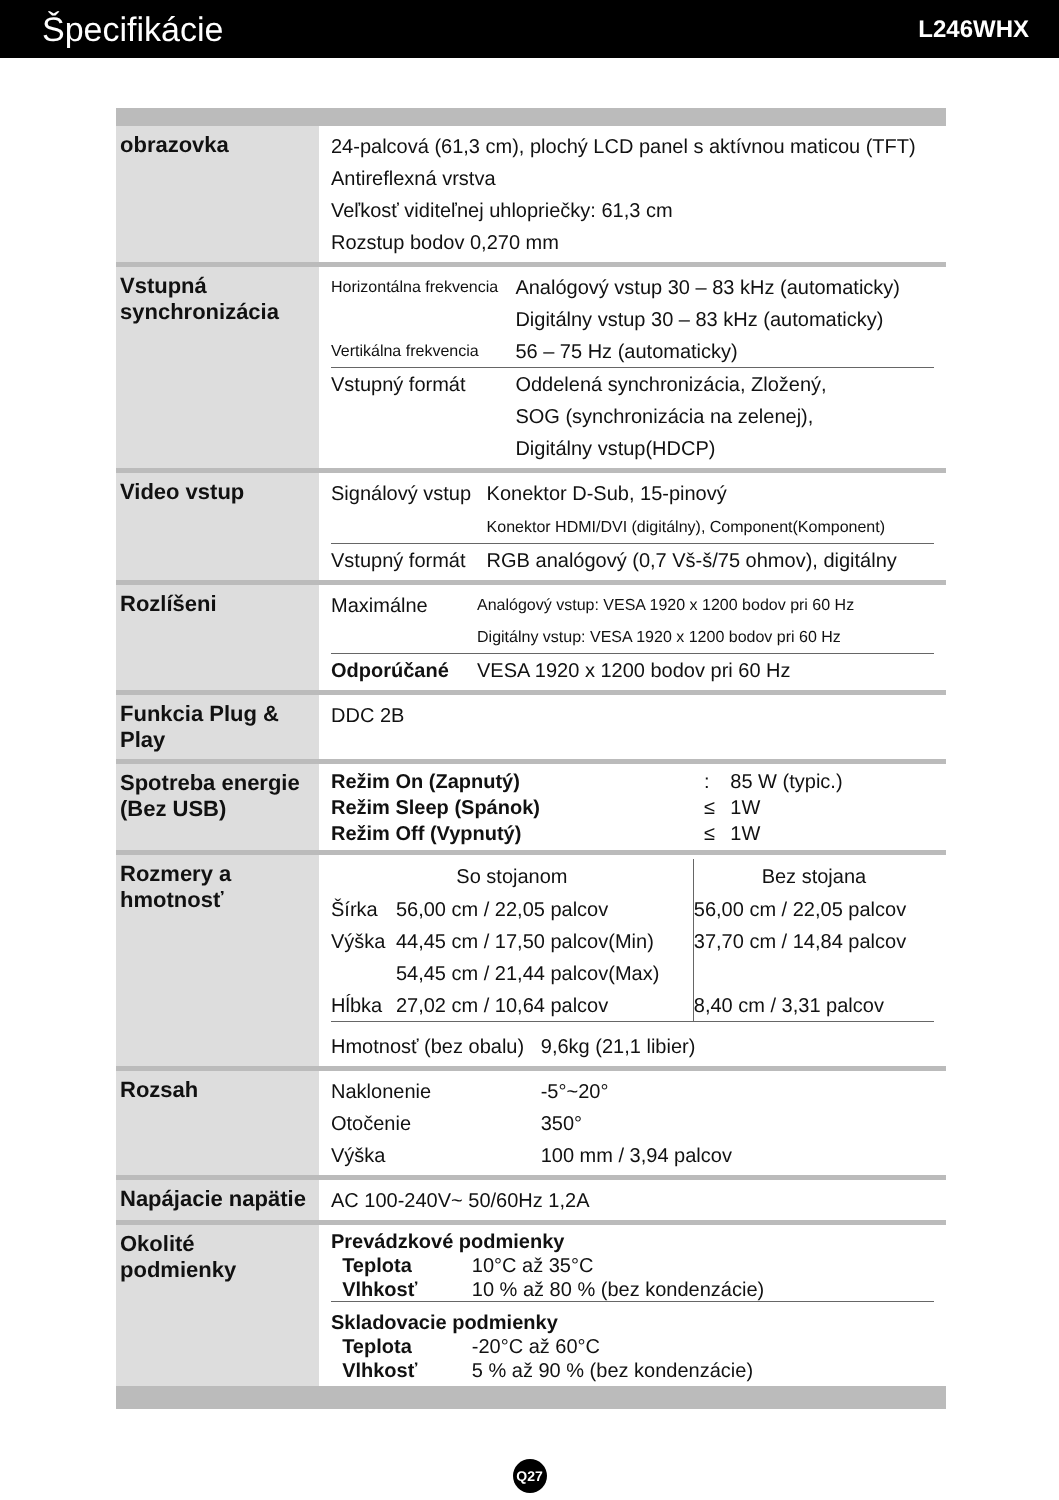Špecifikácie
L246WHX
| obrazovka | 24-palcová (61,3 cm), plochý LCD panel s aktívnou maticou (TFT) Antireflexná vrstva Veľkosť viditeľnej uhlopriečky: 61,3 cm Rozstup bodov 0,270 mm |
| Vstupná synchronizácia | / Horizontálna frekvencia / Analógový vstup 30 – 83 kHz (automaticky) Digitálny vstup 30 – 83 kHz (automaticky) / / Vertikálna frekvencia / 56 – 75 Hz (automaticky) / / Vstupný formát / Oddelená synchronizácia, Zložený, SOG (synchronizácia na zelenej), Digitálny vstup(HDCP) / |
| Video vstup | / Signálový vstup / Konektor D-Sub, 15-pinový Konektor HDMI/DVI (digitálny), Component(Komponent) / / Vstupný formát / RGB analógový (0,7 Vš-š/75 ohmov), digitálny / |
| Rozlíšeni | / Maximálne / Analógový vstup: VESA 1920 x 1200 bodov pri 60 Hz Digitálny vstup: VESA 1920 x 1200 bodov pri 60 Hz / / Odporúčané / VESA 1920 x 1200 bodov pri 60 Hz / |
| Funkcia Plug & Play | DDC 2B |
| Spotreba energie (Bez USB) | / Režim On (Zapnutý) / : / 85 W (typic.) / / Režim Sleep (Spánok) / ≤ / 1W / / Režim Off (Vypnutý) / ≤ / 1W / |
| Rozmery a hmotnosť | / So stojanom / / Bez stojana / / --- / --- / --- / / Šírka / 56,00 cm / 22,05 palcov / 56,00 cm / 22,05 palcov / / Výška / 44,45 cm / 17,50 palcov(Min) 54,45 cm / 21,44 palcov(Max) / 37,70 cm / 14,84 palcov / / Hĺbka / 27,02 cm / 10,64 palcov / 8,40 cm / 3,31 palcov / / Hmotnosť (bez obalu) 9,6kg (21,1 libier) / / / |
| Rozsah | / Naklonenie / -5°~20° / / Otočenie / 350° / / Výška / 100 mm / 3,94 palcov / |
| Napájacie napätie | AC 100-240V~ 50/60Hz 1,2A |
| Okolité podmienky | / Prevádzkové podmienky / / / Teplota / 10°C až 35°C / / Vlhkosť / 10 % až 80 % (bez kondenzácie) / / Skladovacie podmienky / / / Teplota / -20°C až 60°C / / Vlhkosť / 5 % až 90 % (bez kondenzácie) / |
Q27